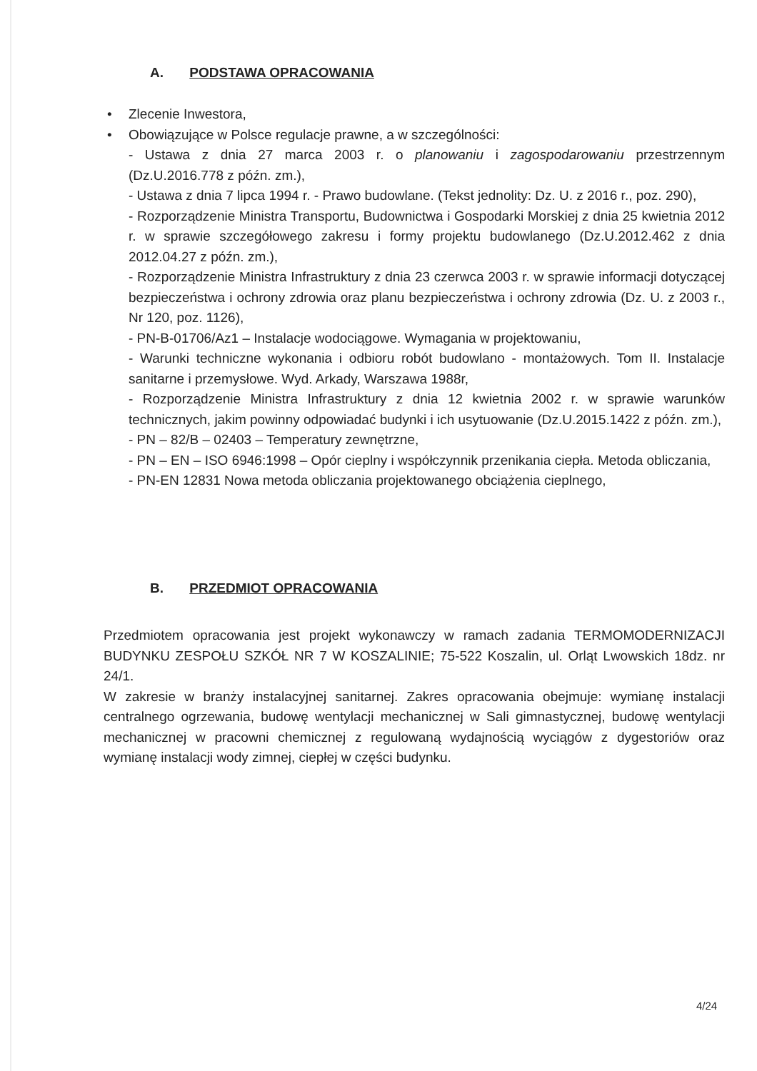A. PODSTAWA OPRACOWANIA
• Zlecenie Inwestora,
• Obowiązujące w Polsce regulacje prawne, a w szczególności:
- Ustawa z dnia 27 marca 2003 r. o planowaniu i zagospodarowaniu przestrzennym (Dz.U.2016.778 z późn. zm.),
- Ustawa z dnia 7 lipca 1994 r. - Prawo budowlane. (Tekst jednolity: Dz. U. z 2016 r., poz. 290),
- Rozporządzenie Ministra Transportu, Budownictwa i Gospodarki Morskiej z dnia 25 kwietnia 2012 r. w sprawie szczegółowego zakresu i formy projektu budowlanego (Dz.U.2012.462 z dnia 2012.04.27 z późn. zm.),
- Rozporządzenie Ministra Infrastruktury z dnia 23 czerwca 2003 r. w sprawie informacji dotyczącej bezpieczeństwa i ochrony zdrowia oraz planu bezpieczeństwa i ochrony zdrowia (Dz. U. z 2003 r., Nr 120, poz. 1126),
- PN-B-01706/Az1 – Instalacje wodociągowe. Wymagania w projektowaniu,
- Warunki techniczne wykonania i odbioru robót budowlano - montażowych. Tom II. Instalacje sanitarne i przemysłowe. Wyd. Arkady, Warszawa 1988r,
- Rozporządzenie Ministra Infrastruktury z dnia 12 kwietnia 2002 r. w sprawie warunków technicznych, jakim powinny odpowiadać budynki i ich usytuowanie (Dz.U.2015.1422 z późn. zm.),
- PN – 82/B – 02403 – Temperatury zewnętrzne,
- PN – EN – ISO 6946:1998 – Opór cieplny i współczynnik przenikania ciepła. Metoda obliczania,
- PN-EN 12831 Nowa metoda obliczania projektowanego obciążenia cieplnego,
B. PRZEDMIOT OPRACOWANIA
Przedmiotem opracowania jest projekt wykonawczy w ramach zadania TERMOMODERNIZACJI BUDYNKU ZESPOŁU SZKÓŁ NR 7 W KOSZALINIE; 75-522 Koszalin, ul. Orląt Lwowskich 18dz. nr 24/1.
W zakresie w branży instalacyjnej sanitarnej. Zakres opracowania obejmuje: wymianę instalacji centralnego ogrzewania, budowę wentylacji mechanicznej w Sali gimnastycznej, budowę wentylacji mechanicznej w pracowni chemicznej z regulowaną wydajnością wyciągów z dygestoriów oraz wymianę instalacji wody zimnej, ciepłej w części budynku.
4/24